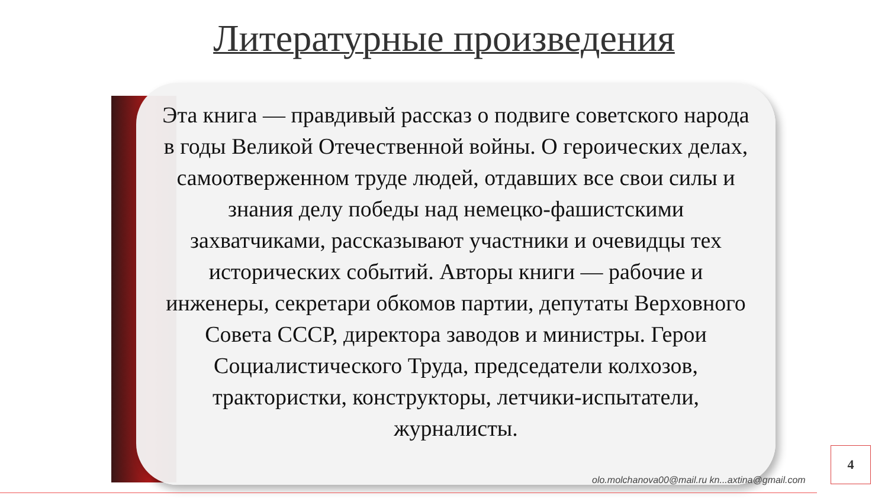Литературные произведения
Эта книга — правдивый рассказ о подвиге советского народа в годы Великой Отечественной войны. О героических делах, самоотверженном труде людей, отдавших все свои силы и знания делу победы над немецко-фашистскими захватчиками, рассказывают участники и очевидцы тех исторических событий. Авторы книги — рабочие и инженеры, секретари обкомов партии, депутаты Верховного Совета СССР, директора заводов и министры. Герои Социалистического Труда, председатели колхозов, трактористки, конструкторы, летчики-испытатели, журналисты.
olo.molchanova00@mail.ru kn...axtina@gmail.com
4